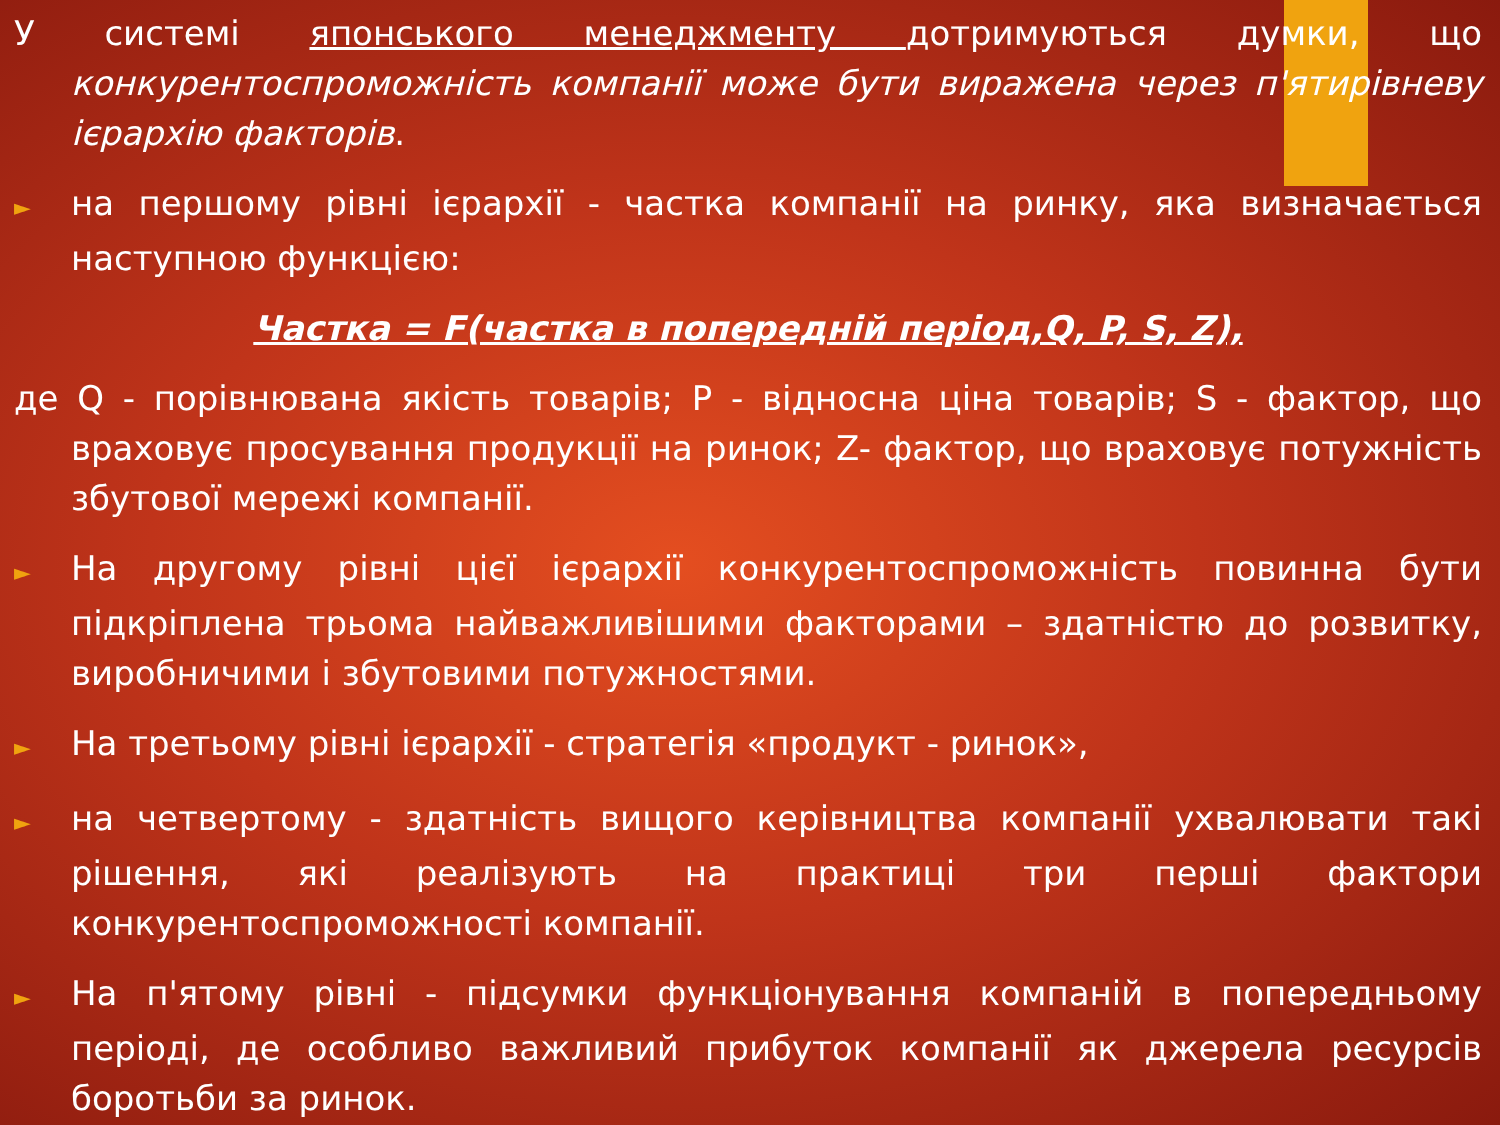У системі японського менеджменту дотримуються думки, що конкурентоспроможність компанії може бути виражена через п'ятирівневу ієрархію факторів.
► на першому рівні ієрархії - частка компанії на ринку, яка визначається наступною функцією:
Частка = F(частка в попередній період,Q, P, S, Z),
де Q - порівнювана якість товарів; P - відносна ціна товарів; S - фактор, що враховує просування продукції на ринок; Z- фактор, що враховує потужність збутової мережі компанії.
► На другому рівні цієї ієрархії конкурентоспроможність повинна бути підкріплена трьома найважливішими факторами – здатністю до розвитку, виробничими і збутовими потужностями.
► На третьому рівні ієрархії - стратегія «продукт - ринок»,
► на четвертому - здатність вищого керівництва компанії ухвалювати такі рішення, які реалізують на практиці три перші фактори конкурентоспроможності компанії.
► На п'ятому рівні - підсумки функціонування компаній в попередньому періоді, де особливо важливий прибуток компанії як джерела ресурсів боротьби за ринок.